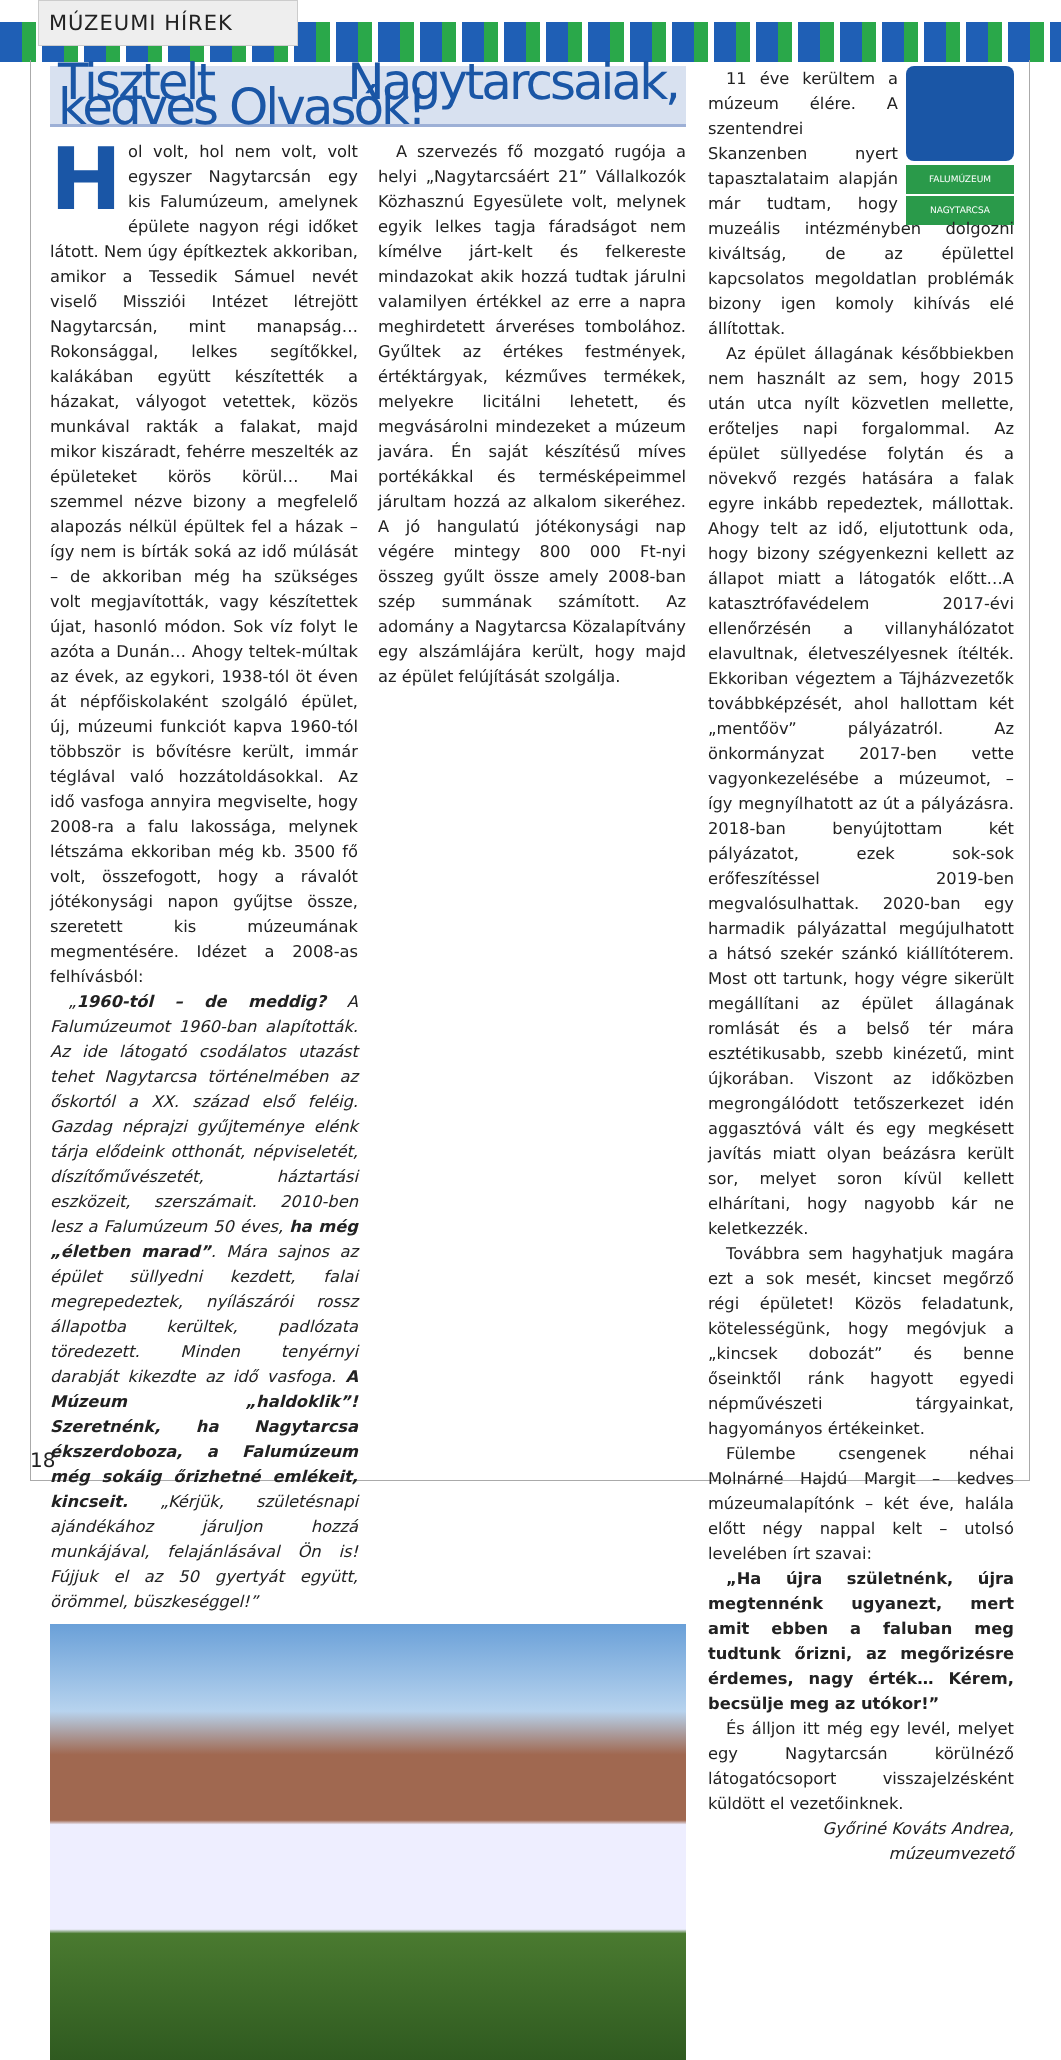MÚZEUMI HÍREK
Tisztelt Nagytarcsaiak, kedves Olvasók!
Hol volt, hol nem volt, volt egyszer Nagytarcsán egy kis Falumúzeum, amelynek épülete nagyon régi időket látott. Nem úgy építkeztek akkoriban, amikor a Tessedik Sámuel nevét viselő Missziói Intézet létrejött Nagytarcsán, mint manapság… Rokonsággal, lelkes segítőkkel, kalákában együtt készítették a házakat, vályogot vetettek, közös munkával rakták a falakat, majd mikor kiszáradt, fehérre meszelték az épületeket körös körül… Mai szemmel nézve bizony a megfelelő alapozás nélkül épültek fel a házak – így nem is bírták soká az idő múlását – de akkoriban még ha szükséges volt megjavították, vagy készítettek újat, hasonló módon. Sok víz folyt le azóta a Dunán… Ahogy teltek-múltak az évek, az egykori, 1938-tól öt éven át népfőiskolaként szolgáló épület, új, múzeumi funkciót kapva 1960-tól többször is bővítésre került, immár téglával való hozzátoldásokkal. Az idő vasfoga annyira megviselte, hogy 2008-ra a falu lakossága, melynek létszáma ekkoriban még kb. 3500 fő volt, összefogott, hogy a rávalót jótékonysági napon gyűjtse össze, szeretett kis múzeumának megmentésére. Idézet a 2008-as felhívásból:
„1960-tól – de meddig? A Falumúzeumot 1960-ban alapították. Az ide látogató csodálatos utazást tehet Nagytarcsa történelmében az őskortól a XX. század első feléig. Gazdag néprajzi gyűjteménye elénk tárja elődeink otthonát, népviseletét, díszítőművészetét, háztartási eszközeit, szerszámait. 2010-ben lesz a Falumúzeum 50 éves, ha még „életben marad”. Mára sajnos az épület süllyedni kezdett, falai megrepedeztek, nyílászárói rossz állapotba kerültek, padlózata töredezett. Minden tenyérnyi darabját kikezdte az idő vasfoga. A Múzeum „haldoklik”! Szeretnénk, ha Nagytarcsa ékszerdoboza, a Falumúzeum még sokáig őrizhetné emlékeit, kincseit. „Kérjük, születésnapi ajándékához járuljon hozzá munkájával, felajánlásával Ön is! Fújjuk el az 50 gyertyát együtt, örömmel, büszkeséggel!”
A szervezés fő mozgató rugója a helyi „Nagytarcsáért 21” Vállalkozók Közhasznú Egyesülete volt, melynek egyik lelkes tagja fáradságot nem kímélve járt-kelt és felkereste mindazokat akik hozzá tudtak járulni valamilyen értékkel az erre a napra meghirdetett árveréses tombolához. Gyűltek az értékes festmények, értéktárgyak, kézműves termékek, melyekre licitálni lehetett, és megvásárolni mindezeket a múzeum javára. Én saját készítésű míves portékákkal és termésképeimmel járultam hozzá az alkalom sikeréhez. A jó hangulatú jótékonysági nap végére mintegy 800 000 Ft-nyi összeg gyűlt össze amely 2008-ban szép summának számított. Az adomány a Nagytarcsa Közalapítvány egy alszámlájára került, hogy majd az épület felújítását szolgálja.
FALUMÚZEUM
NAGYTARCSA
11 éve kerültem a múzeum élére. A szentendrei Skanzenben nyert tapasztalataim alapján már tudtam, hogy muzeális intézményben dolgozni kiváltság, de az épülettel kapcsolatos megoldatlan problémák bizony igen komoly kihívás elé állítottak.
Az épület állagának későbbiekben nem használt az sem, hogy 2015 után utca nyílt közvetlen mellette, erőteljes napi forgalommal. Az épület süllyedése folytán és a növekvő rezgés hatására a falak egyre inkább repedeztek, mállottak. Ahogy telt az idő, eljutottunk oda, hogy bizony szégyenkezni kellett az állapot miatt a látogatók előtt…A katasztrófavédelem 2017-évi ellenőrzésén a villanyhálózatot elavultnak, életveszélyesnek ítélték. Ekkoriban végeztem a Tájházvezetők továbbképzését, ahol hallottam két „mentőöv” pályázatról. Az önkormányzat 2017-ben vette vagyonkezelésébe a múzeumot, – így megnyílhatott az út a pályázásra. 2018-ban benyújtottam két pályázatot, ezek sok-sok erőfeszítéssel 2019-ben megvalósulhattak. 2020-ban egy harmadik pályázattal megújulhatott a hátsó szekér szánkó kiállítóterem. Most ott tartunk, hogy végre sikerült megállítani az épület állagának romlását és a belső tér mára esztétikusabb, szebb kinézetű, mint újkorában. Viszont az időközben megrongálódott tetőszerkezet idén aggasztóvá vált és egy megkésett javítás miatt olyan beázásra került sor, melyet soron kívül kellett elhárítani, hogy nagyobb kár ne keletkezzék.
Továbbra sem hagyhatjuk magára ezt a sok mesét, kincset megőrző régi épületet! Közös feladatunk, kötelességünk, hogy megóvjuk a „kincsek dobozát” és benne őseinktől ránk hagyott egyedi népművészeti tárgyainkat, hagyományos értékeinket.
Fülembe csengenek néhai Molnárné Hajdú Margit – kedves múzeumalapítónk – két éve, halála előtt négy nappal kelt – utolsó levelében írt szavai:
„Ha újra születnénk, újra megtennénk ugyanezt, mert amit ebben a faluban meg tudtunk őrizni, az megőrizésre érdemes, nagy érték… Kérem, becsülje meg az utókor!”
És álljon itt még egy levél, melyet egy Nagytarcsán körülnéző látogatócsoport visszajelzésként küldött el vezetőinknek.
Győriné Kováts Andrea, múzeumvezető
18